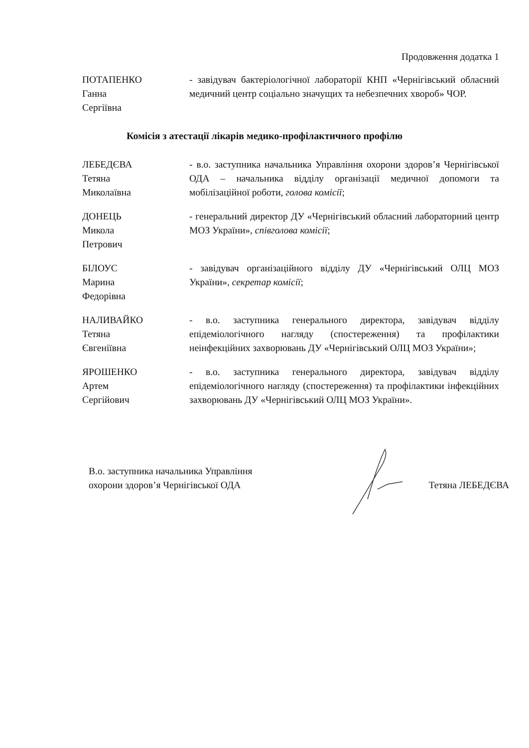Продовження додатка 1
ПОТАПЕНКО
Ганна
Сергіївна
- завідувач бактеріологічної лабораторії КНП «Чернігівський обласний медичний центр соціально значущих та небезпечних хвороб» ЧОР.
Комісія з атестації лікарів медико-профілактичного профілю
ЛЕБЕДЄВА
Тетяна
Миколаївна
- в.о. заступника начальника Управління охорони здоров’я Чернігівської ОДА – начальника відділу організації медичної допомоги та мобілізаційної роботи, голова комісії;
ДОНЕЦЬ
Микола
Петрович
- генеральний директор ДУ «Чернігівський обласний лабораторний центр МОЗ України», співголова комісії;
БІЛОУС
Марина
Федорівна
- завідувач організаційного відділу ДУ «Чернігівський ОЛЦ МОЗ України», секретар комісії;
НАЛИВАЙКО
Тетяна
Євгеніївна
- в.о. заступника генерального директора, завідувач відділу епідеміологічного нагляду (спостереження) та профілактики неінфекційних захворювань ДУ «Чернігівський ОЛЦ МОЗ України»;
ЯРОШЕНКО
Артем
Сергійович
- в.о. заступника генерального директора, завідувач відділу епідеміологічного нагляду (спостереження) та профілактики інфекційних захворювань ДУ «Чернігівський ОЛЦ МОЗ України».
В.о. заступника начальника Управління
охорони здоров’я Чернігівської ОДА
Тетяна ЛЕБЕДЄВА